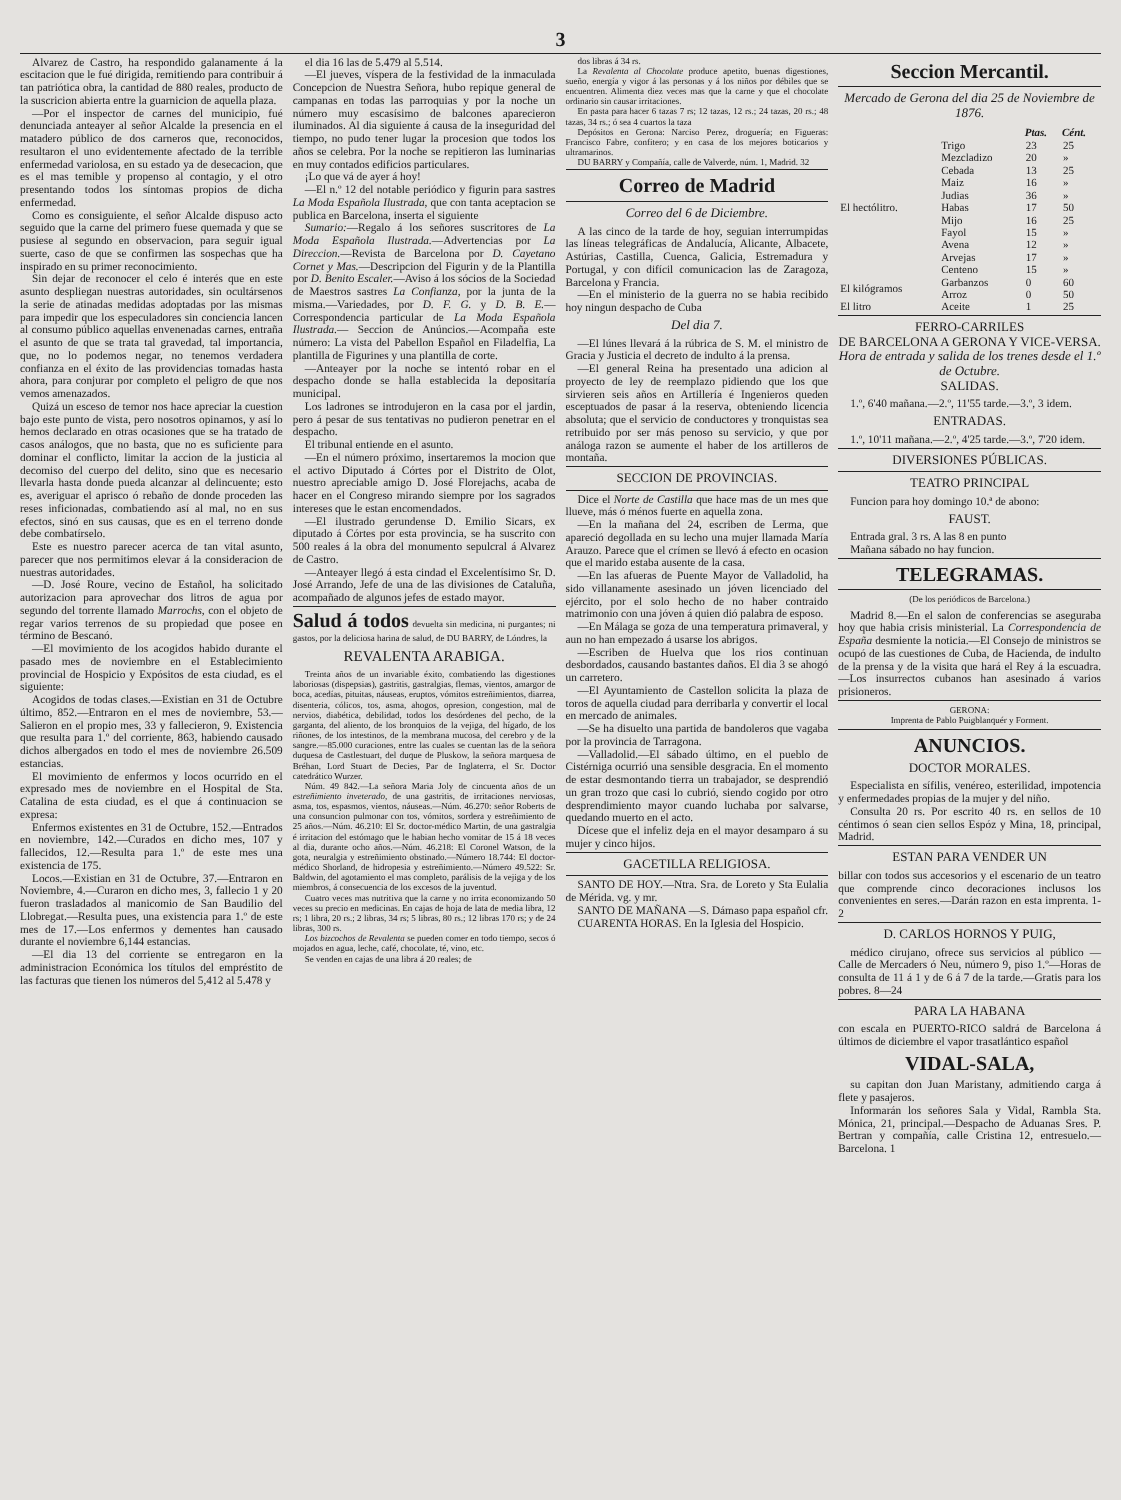3
Alvarez de Castro, ha respondido galanamente á la escitacion que le fué dirigida, remitiendo para contribuir á tan patriótica obra, la cantidad de 880 reales, producto de la suscricion abierta entre la guarnicion de aquella plaza.
—Por el inspector de carnes del municipio, fué denunciada anteayer al señor Alcalde la presencia en el matadero público de dos carneros que, reconocidos, resultaron el uno evidentemente afectado de la terrible enfermedad variolosa, en su estado ya de desecacion, que es el mas temible y propenso al contagio, y el otro presentando todos los síntomas propios de dicha enfermedad.
Como es consiguiente, el señor Alcalde dispuso acto seguido que la carne del primero fuese quemada y que se pusiese al segundo en observacion, para seguir igual suerte, caso de que se confirmen las sospechas que ha inspirado en su primer reconocimiento.
Sin dejar de reconocer el celo é interés que en este asunto despliegan nuestras autoridades, sin ocultársenos la serie de atinadas medidas adoptadas por las mismas para impedir que los especuladores sin conciencia lancen al consumo público aquellas envenenadas carnes, entraña el asunto de que se trata tal gravedad, tal importancia, que, no lo podemos negar, no tenemos verdadera confianza en el éxito de las providencias tomadas hasta ahora, para conjurar por completo el peligro de que nos vemos amenazados.
Quizá un esceso de temor nos hace apreciar la cuestion bajo este punto de vista, pero nosotros opinamos, y así lo hemos declarado en otras ocasiones que se ha tratado de casos análogos, que no basta, que no es suficiente para dominar el conflicto, limitar la accion de la justicia al decomiso del cuerpo del delito, sino que es necesario llevarla hasta donde pueda alcanzar al delincuente; esto es, averiguar el aprisco ó rebaño de donde proceden las reses inficionadas, combatiendo así al mal, no en sus efectos, sinó en sus causas, que es en el terreno donde debe combatírselo.
Este es nuestro parecer acerca de tan vital asunto, parecer que nos permitimos elevar á la consideracion de nuestras autoridades.
—D. José Roure, vecino de Estañol, ha solicitado autorizacion para aprovechar dos litros de agua por segundo del torrente llamado Marrochs, con el objeto de regar varios terrenos de su propiedad que posee en término de Bescanó.
—El movimiento de los acogidos habido durante el pasado mes de noviembre en el Establecimiento provincial de Hospicio y Expósitos de esta ciudad, es el siguiente:
Acogidos de todas clases.—Existian en 31 de Octubre último, 852.—Entraron en el mes de noviembre, 53.—Salieron en el propio mes, 33 y fallecieron, 9. Existencia que resulta para 1.º del corriente, 863, habiendo causado dichos albergados en todo el mes de noviembre 26.509 estancias.
El movimiento de enfermos y locos ocurrido en el expresado mes de noviembre en el Hospital de Sta. Catalina de esta ciudad, es el que á continuacion se expresa:
Enfermos existentes en 31 de Octubre, 152.—Entrados en noviembre, 142.—Curados en dicho mes, 107 y fallecidos, 12.—Resulta para 1.º de este mes una existencia de 175.
Locos.—Existian en 31 de Octubre, 37.—Entraron en Noviembre, 4.—Curaron en dicho mes, 3, fallecio 1 y 20 fueron trasladados al manicomio de San Baudilio del Llobregat.—Resulta pues, una existencia para 1.º de este mes de 17.—Los enfermos y dementes han causado durante el noviembre 6,144 estancias.
—El dia 13 del corriente se entregaron en la administracion Económica los títulos del empréstito de las facturas que tienen los números del 5,412 al 5.478 y
el dia 16 las de 5.479 al 5.514.
—El jueves, víspera de la festividad de la inmaculada Concepcion de Nuestra Señora, hubo repique general de campanas en todas las parroquias y por la noche un número muy escasísimo de balcones aparecieron iluminados. Al dia siguiente á causa de la inseguridad del tiempo, no pudo tener lugar la procesion que todos los años se celebra. Por la noche se repitieron las luminarias en muy contados edificios particulares.
¡Lo que vá de ayer á hoy!
—El n.º 12 del notable periódico y figurin para sastres La Moda Española Ilustrada, que con tanta aceptacion se publica en Barcelona, inserta el siguiente
Sumario:—Regalo á los señores suscritores de La Moda Española Ilustrada.—Advertencias por La Direccion.—Revista de Barcelona por D. Cayetano Cornet y Mas.—Descripcion del Figurin y de la Plantilla por D. Benito Escaler.—Aviso á los sócios de la Sociedad de Maestros sastres La Confianza, por la junta de la misma.—Variedades, por D. F. G. y D. B. E.—Correspondencia particular de La Moda Española Ilustrada.— Seccion de Anúncios.—Acompaña este número: La vista del Pabellon Español en Filadelfia, La plantilla de Figurines y una plantilla de corte.
—Anteayer por la noche se intentó robar en el despacho donde se halla establecida la depositaría municipal.
Los ladrones se introdujeron en la casa por el jardin, pero á pesar de sus tentativas no pudieron penetrar en el despacho.
El tribunal entiende en el asunto.
—En el número próximo, insertaremos la mocion que el activo Diputado á Córtes por el Distrito de Olot, nuestro apreciable amigo D. José Florejachs, acaba de hacer en el Congreso mirando siempre por los sagrados intereses que le estan encomendados.
—El ilustrado gerundense D. Emilio Sicars, ex diputado á Córtes por esta provincia, se ha suscrito con 500 reales á la obra del monumento sepulcral á Alvarez de Castro.
—Anteayer llegó á esta cindad el Excelentísimo Sr. D. José Arrando, Jefe de una de las divisiones de Cataluña, acompañado de algunos jefes de estado mayor.
Salud á todos devuelta sin medicina, ni purgantes; ni gastos, por la deliciosa harina de salud, de DU BARRY, de Lóndres, la
REVALENTA ARABIGA.
Treinta años de un invariable éxito, combatiendo las digestiones laboriosas (dispepsias), gastritis, gastralgias, flemas, vientos, amargor de boca, acedías, pituitas, náuseas, eruptos, vómitos estreñimientos, diarrea, disenteria, cólicos, tos, asma, ahogos, opresion, congestion, mal de nervios, diabética, debilidad, todos los desórdenes del pecho, de la garganta, del aliento, de los bronquios de la vejiga, del hígado, de los riñones, de los intestinos, de la membrana mucosa, del cerebro y de la sangre.—85.000 curaciones, entre las cuales se cuentan las de la señora duquesa de Castlestuart, del duque de Pluskow, la señora marquesa de Bréhan, Lord Stuart de Decies, Par de Inglaterra, el Sr. Doctor catedrático Wurzer.
Núm. 49 842.—La señora Maria Joly de cincuenta años de un estreñimiento inveterado, de una gastritis, de irritaciones nerviosas, asma, tos, espasmos, vientos, náuseas.—Núm. 46.270: señor Roberts de una consuncion pulmonar con tos, vómitos, sordera y estreñimiento de 25 años.—Núm. 46.210: El Sr. doctor-médico Martin, de una gastralgia é irritacion del estómago que le habian hecho vomitar de 15 á 18 veces al dia, durante ocho años.—Núm. 46.218: El Coronel Watson, de la gota, neuralgia y estreñimiento obstinado.—Número 18.744: El doctor-médico Shorland, de hidropesia y estreñimiento.—Número 49.522: Sr. Baldwin, del agotamiento el mas completo, parálisis de la vejiga y de los miembros, á consecuencia de los excesos de la juventud.
Cuatro veces mas nutritiva que la carne y no irrita economizando 50 veces su precio en medicinas. En cajas de hoja de lata de media libra, 12 rs; 1 libra, 20 rs.; 2 libras, 34 rs; 5 libras, 80 rs.; 12 libras 170 rs; y de 24 libras, 300 rs.
Los bizcochos de Revalenta se pueden comer en todo tiempo, secos ó mojados en agua, leche, café, chocolate, té, vino, etc.
Se venden en cajas de una libra á 20 reales; de
dos libras á 34 rs.
La Revalenta al Chocolate produce apetito, buenas digestiones, sueño, energía y vigor á las personas y á los niños por débiles que se encuentren. Alimenta diez veces mas que la carne y que el chocolate ordinario sin causar irritaciones.
En pasta para hacer 6 tazas 7 rs; 12 tazas, 12 rs.; 24 tazas, 20 rs.; 48 tazas, 34 rs.; ó sea 4 cuartos la taza
Depósitos en Gerona: Narciso Perez, droguería; en Figueras: Francisco Fabre, confitero; y en casa de los mejores boticarios y ultramarinos.
DU BARRY y Compañía, calle de Valverde, núm. 1, Madrid. 32
Correo de Madrid
Correo del 6 de Diciembre.
A las cinco de la tarde de hoy, seguian interrumpidas las líneas telegráficas de Andalucía, Alicante, Albacete, Astúrias, Castilla, Cuenca, Galicia, Estremadura y Portugal, y con difícil comunicacion las de Zaragoza, Barcelona y Francia.
—En el ministerio de la guerra no se habia recibido hoy ningun despacho de Cuba
Del dia 7.
—El lúnes llevará á la rúbrica de S. M. el ministro de Gracia y Justicia el decreto de indulto á la prensa.
—El general Reina ha presentado una adicion al proyecto de ley de reemplazo pidiendo que los que sirvieren seis años en Artillería é Ingenieros queden esceptuados de pasar á la reserva, obteniendo licencia absoluta; que el servicio de conductores y tronquistas sea retribuido por ser más penoso su servicio, y que por análoga razon se aumente el haber de los artilleros de montaña.
SECCION DE PROVINCIAS.
Dice el Norte de Castilla que hace mas de un mes que llueve, más ó ménos fuerte en aquella zona.
—En la mañana del 24, escriben de Lerma, que apareció degollada en su lecho una mujer llamada María Arauzo. Parece que el crímen se llevó á efecto en ocasion que el marido estaba ausente de la casa.
—En las afueras de Puente Mayor de Valladolid, ha sido villanamente asesinado un jóven licenciado del ejército, por el solo hecho de no haber contraido matrimonio con una jóven á quien dió palabra de esposo.
—En Málaga se goza de una temperatura primaveral, y aun no han empezado á usarse los abrigos.
—Escriben de Huelva que los rios continuan desbordados, causando bastantes daños. El dia 3 se ahogó un carretero.
—El Ayuntamiento de Castellon solicita la plaza de toros de aquella ciudad para derribarla y convertir el local en mercado de animales.
—Se ha disuelto una partida de bandoleros que vagaba por la provincia de Tarragona.
—Valladolid.—El sábado último, en el pueblo de Cistérniga ocurrió una sensible desgracia. En el momento de estar desmontando tierra un trabajador, se desprendió un gran trozo que casi lo cubrió, siendo cogido por otro desprendimiento mayor cuando luchaba por salvarse, quedando muerto en el acto.
Dícese que el infeliz deja en el mayor desamparo á su mujer y cinco hijos.
GACETILLA RELIGIOSA.
SANTO DE HOY.—Ntra. Sra. de Loreto y Sta Eulalia de Mérida. vg. y mr.
SANTO DE MAÑANA —S. Dámaso papa español cfr.
CUARENTA HORAS. En la Iglesia del Hospicio.
Seccion Mercantil.
Mercado de Gerona del dia 25 de Noviembre de 1876.
| | | Ptas. | Cént. |
| --- | --- | --- | --- |
| El hectólitro. | Trigo | 23 | 25 |
| | Mezcladizo | 20 | » |
| | Cebada | 13 | 25 |
| | Maiz | 16 | » |
| | Judias | 36 | » |
| | Habas | 17 | 50 |
| | Mijo | 16 | 25 |
| | Fayol | 15 | » |
| | Avena | 12 | » |
| | Arvejas | 17 | » |
| | Centeno | 15 | » |
| El kilógramos | Garbanzos | 0 | 60 |
| | Arroz | 0 | 50 |
| El litro | Aceite | 1 | 25 |
FERRO-CARRILES
DE BARCELONA A GERONA Y VICE-VERSA.
Hora de entrada y salida de los trenes desde el 1.º de Octubre.
SALIDAS.
1.º, 6'40 mañana.—2.º, 11'55 tarde.—3.º, 3 idem.
ENTRADAS.
1.º, 10'11 mañana.—2.º, 4'25 tarde.—3.º, 7'20 idem.
DIVERSIONES PÚBLICAS.
TEATRO PRINCIPAL
Funcion para hoy domingo 10.ª de abono:
FAUST.
Entrada gral. 3 rs. A las 8 en punto
Mañana sábado no hay funcion.
TELEGRAMAS.
(De los periódicos de Barcelona.)
Madrid 8.—En el salon de conferencias se aseguraba hoy que habia crisis ministerial. La Correspondencia de España desmiente la noticia.—El Consejo de ministros se ocupó de las cuestiones de Cuba, de Hacienda, de indulto de la prensa y de la visita que hará el Rey á la escuadra.—Los insurrectos cubanos han asesinado á varios prisioneros.
GERONA:
Imprenta de Pablo Puigblanquér y Forment.
ANUNCIOS.
DOCTOR MORALES.
Especialista en sífilis, venéreo, esterilidad, impotencia y enfermedades propias de la mujer y del niño.
Consulta 20 rs. Por escrito 40 rs. en sellos de 10 céntimos ó sean cien sellos Espóz y Mina, 18, principal, Madrid.
ESTAN PARA VENDER UN
billar con todos sus accesorios y el escenario de un teatro que comprende cinco decoraciones inclusos los convenientes en seres.—Darán razon en esta imprenta. 1-2
D. CARLOS HORNOS Y PUIG,
médico cirujano, ofrece sus servicios al público —Calle de Mercaders ó Neu, número 9, piso 1.º—Horas de consulta de 11 á 1 y de 6 á 7 de la tarde.—Gratis para los pobres. 8—24
PARA LA HABANA
con escala en PUERTO-RICO saldrá de Barcelona á últimos de diciembre el vapor trasatlántico español
VIDAL-SALA,
su capitan don Juan Maristany, admitiendo carga á flete y pasajeros.
Informarán los señores Sala y Vidal, Rambla Sta. Mónica, 21, principal.—Despacho de Aduanas Sres. P. Bertran y compañía, calle Cristina 12, entresuelo.—Barcelona. 1